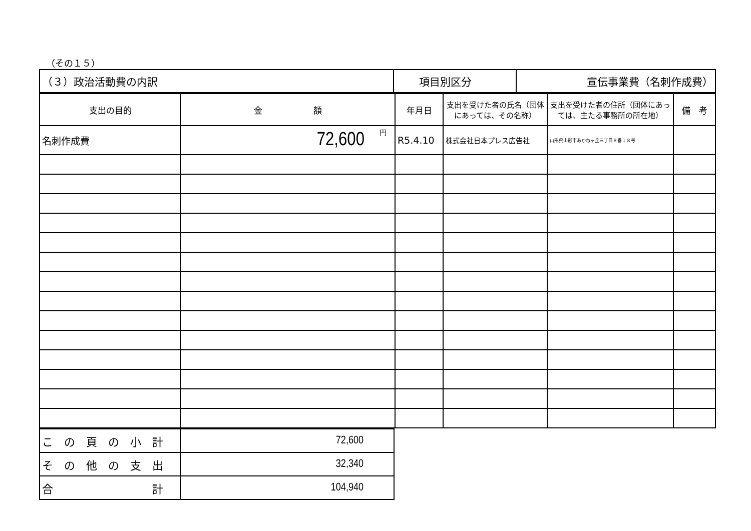（その１５）
| （３）政治活動費の内訳 | 項目別区分 | 宣伝事業費（名刺作成費） |
| 支出の目的 | 金 額 | 年月日 | 支出を受けた者の氏名（団体にあっては、その名称） | 支出を受けた者の住所（団体にあっては、主たる事務所の所在地） | 備 考 |
| --- | --- | --- | --- | --- | --- |
| 名刺作成費 | 72,600 円 | R5.4.10 | 株式会社日本プレス広告社 | 山形県山形市あかねヶ丘三丁目８番１８号 | |
| こ の 頁 の 小 計 | 72,600 |
| そ の 他 の 支 出 | 32,340 |
| 合 計 | 104,940 |